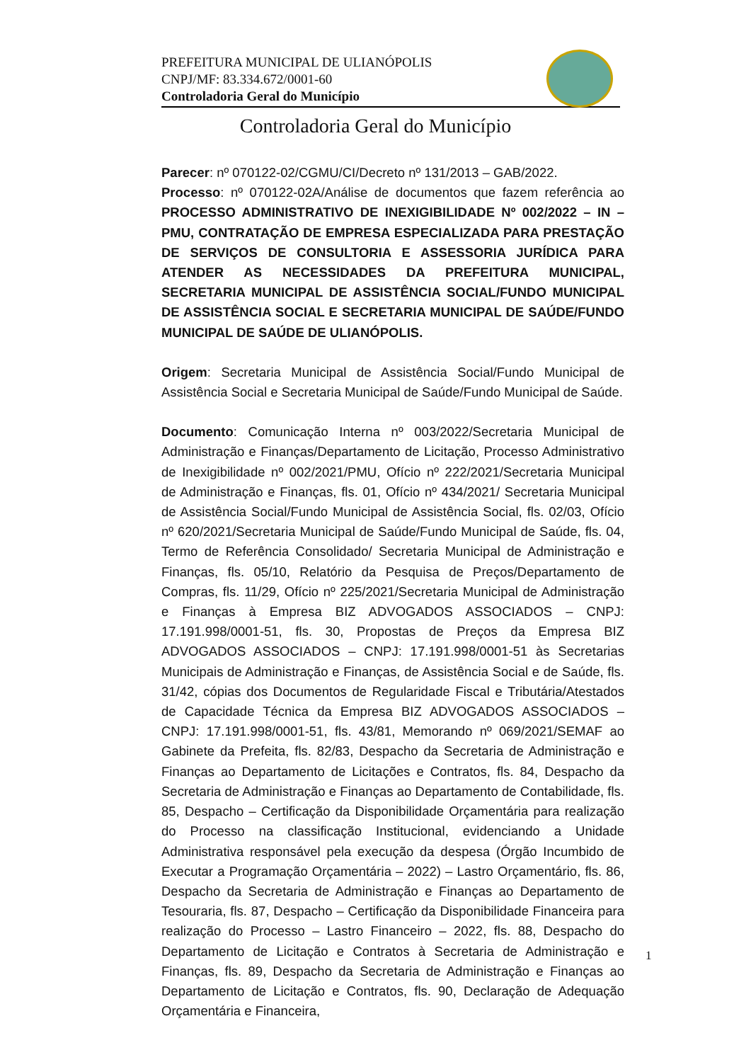PREFEITURA MUNICIPAL DE ULIANÓPOLIS
CNPJ/MF: 83.334.672/0001-60
Controladoria Geral do Município
Controladoria Geral do Município
Parecer: nº 070122-02/CGMU/CI/Decreto nº 131/2013 – GAB/2022.
Processo: nº 070122-02A/Análise de documentos que fazem referência ao PROCESSO ADMINISTRATIVO DE INEXIGIBILIDADE Nº 002/2022 – IN – PMU, CONTRATAÇÃO DE EMPRESA ESPECIALIZADA PARA PRESTAÇÃO DE SERVIÇOS DE CONSULTORIA E ASSESSORIA JURÍDICA PARA ATENDER AS NECESSIDADES DA PREFEITURA MUNICIPAL, SECRETARIA MUNICIPAL DE ASSISTÊNCIA SOCIAL/FUNDO MUNICIPAL DE ASSISTÊNCIA SOCIAL E SECRETARIA MUNICIPAL DE SAÚDE/FUNDO MUNICIPAL DE SAÚDE DE ULIANÓPOLIS.
Origem: Secretaria Municipal de Assistência Social/Fundo Municipal de Assistência Social e Secretaria Municipal de Saúde/Fundo Municipal de Saúde.
Documento: Comunicação Interna nº 003/2022/Secretaria Municipal de Administração e Finanças/Departamento de Licitação, Processo Administrativo de Inexigibilidade nº 002/2021/PMU, Ofício nº 222/2021/Secretaria Municipal de Administração e Finanças, fls. 01, Ofício nº 434/2021/ Secretaria Municipal de Assistência Social/Fundo Municipal de Assistência Social, fls. 02/03, Ofício nº 620/2021/Secretaria Municipal de Saúde/Fundo Municipal de Saúde, fls. 04, Termo de Referência Consolidado/ Secretaria Municipal de Administração e Finanças, fls. 05/10, Relatório da Pesquisa de Preços/Departamento de Compras, fls. 11/29, Ofício nº 225/2021/Secretaria Municipal de Administração e Finanças à Empresa BIZ ADVOGADOS ASSOCIADOS – CNPJ: 17.191.998/0001-51, fls. 30, Propostas de Preços da Empresa BIZ ADVOGADOS ASSOCIADOS – CNPJ: 17.191.998/0001-51 às Secretarias Municipais de Administração e Finanças, de Assistência Social e de Saúde, fls. 31/42, cópias dos Documentos de Regularidade Fiscal e Tributária/Atestados de Capacidade Técnica da Empresa BIZ ADVOGADOS ASSOCIADOS – CNPJ: 17.191.998/0001-51, fls. 43/81, Memorando nº 069/2021/SEMAF ao Gabinete da Prefeita, fls. 82/83, Despacho da Secretaria de Administração e Finanças ao Departamento de Licitações e Contratos, fls. 84, Despacho da Secretaria de Administração e Finanças ao Departamento de Contabilidade, fls. 85, Despacho – Certificação da Disponibilidade Orçamentária para realização do Processo na classificação Institucional, evidenciando a Unidade Administrativa responsável pela execução da despesa (Órgão Incumbido de Executar a Programação Orçamentária – 2022) – Lastro Orçamentário, fls. 86, Despacho da Secretaria de Administração e Finanças ao Departamento de Tesouraria, fls. 87, Despacho – Certificação da Disponibilidade Financeira para realização do Processo – Lastro Financeiro – 2022, fls. 88, Despacho do Departamento de Licitação e Contratos à Secretaria de Administração e Finanças, fls. 89, Despacho da Secretaria de Administração e Finanças ao Departamento de Licitação e Contratos, fls. 90, Declaração de Adequação Orçamentária e Financeira,
1